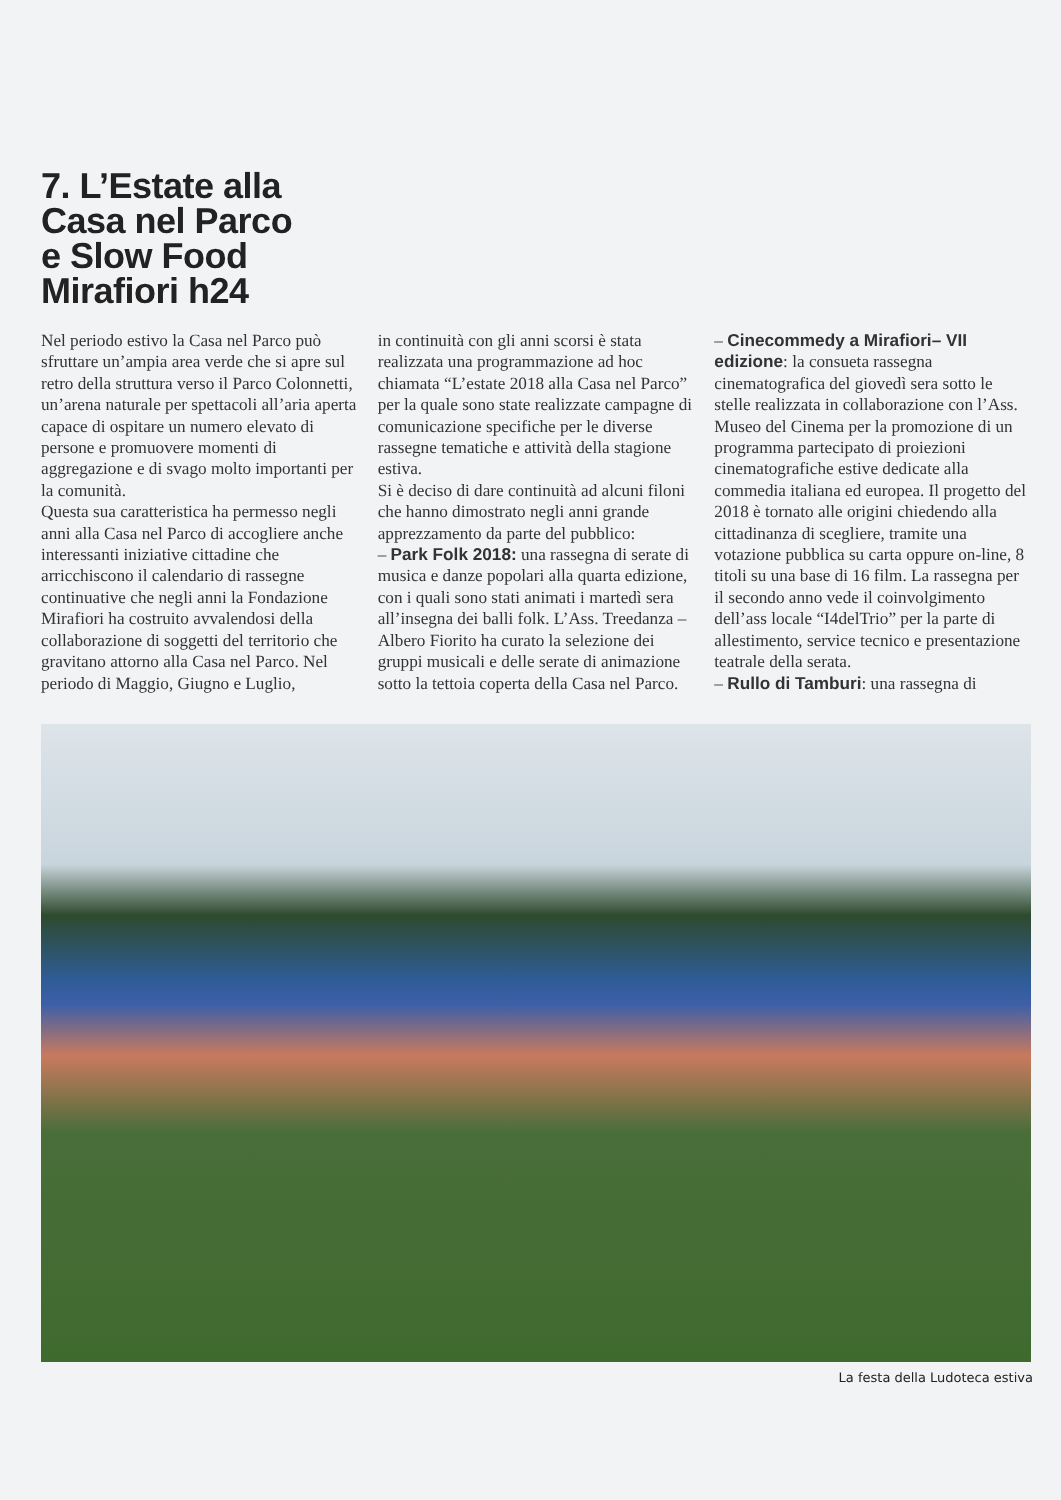7. L’Estate alla
Casa nel Parco
e Slow Food
Mirafiori h24
Nel periodo estivo la Casa nel Parco può sfruttare un’ampia area verde che si apre sul retro della struttura verso il Parco Colonnetti, un’arena naturale per spettacoli all’aria aperta capace di ospitare un numero elevato di persone e promuovere momenti di aggregazione e di svago molto importanti per la comunità.
Questa sua caratteristica ha permesso negli anni alla Casa nel Parco di accogliere anche interessanti iniziative cittadine che arricchiscono il calendario di rassegne continuative che negli anni la Fondazione Mirafiori ha costruito avvalendosi della collaborazione di soggetti del territorio che gravitano attorno alla Casa nel Parco. Nel periodo di Maggio, Giugno e Luglio,
in continuità con gli anni scorsi è stata realizzata una programmazione ad hoc chiamata “L’estate 2018 alla Casa nel Parco” per la quale sono state realizzate campagne di comunicazione specifiche per le diverse rassegne tematiche e attività della stagione estiva.
Si è deciso di dare continuità ad alcuni filoni che hanno dimostrato negli anni grande apprezzamento da parte del pubblico:
– Park Folk 2018: una rassegna di serate di musica e danze popolari alla quarta edizione, con i quali sono stati animati i martedì sera all’insegna dei balli folk. L’Ass. Treedanza – Albero Fiorito ha curato la selezione dei gruppi musicali e delle serate di animazione sotto la tettoia coperta della Casa nel Parco.
– Cinecommedy a Mirafiori– VII edizione: la consueta rassegna cinematografica del giovedì sera sotto le stelle realizzata in collaborazione con l’Ass. Museo del Cinema per la promozione di un programma partecipato di proiezioni cinematografiche estive dedicate alla commedia italiana ed europea. Il progetto del 2018 è tornato alle origini chiedendo alla cittadinanza di scegliere, tramite una votazione pubblica su carta oppure on-line, 8 titoli su una base di 16 film. La rassegna per il secondo anno vede il coinvolgimento dell’ass locale “I4delTrio” per la parte di allestimento, service tecnico e presentazione teatrale della serata.
– Rullo di Tamburi: una rassegna di
La festa della Ludoteca estiva